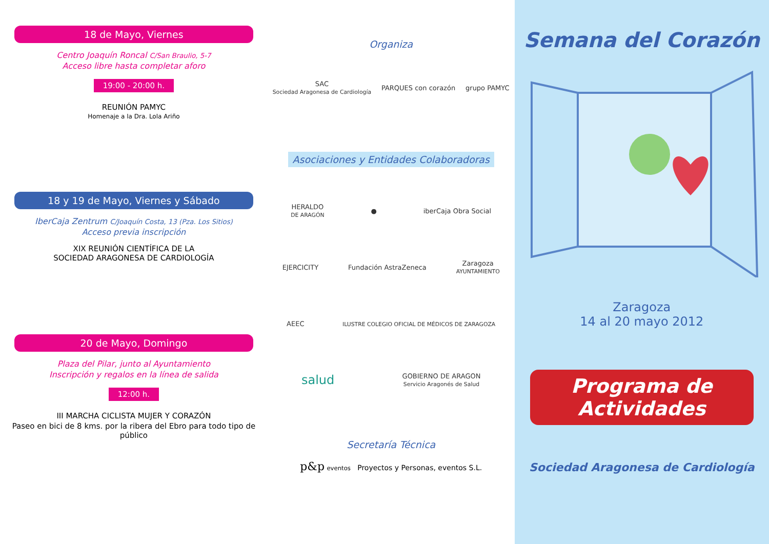18 de Mayo, Viernes
Centro Joaquín Roncal C/San Braulio, 5-7
Acceso libre hasta completar aforo
19:00 - 20:00 h.
REUNIÓN PAMYC
Homenaje a la Dra. Lola Ariño
18 y 19 de Mayo, Viernes y Sábado
IberCaja Zentrum C/Joaquín Costa, 13 (Pza. Los Sitios)
Acceso previa inscripción
XIX REUNIÓN CIENTÍFICA DE LA
SOCIEDAD ARAGONESA DE CARDIOLOGÍA
20 de Mayo, Domingo
Plaza del Pilar, junto al Ayuntamiento
Inscripción y regalos en la línea de salida
12:00 h.
III MARCHA CICLISTA MUJER Y CORAZÓN
Paseo en bici de 8 kms. por la ribera del Ebro para todo tipo de público
Organiza
SAC
Sociedad Aragonesa de Cardiología PARQUES con corazón grupo PAMYC
Asociaciones y Entidades Colaboradoras
HERALDO
DE ARAGÓN ● iberCaja Obra Social
EJERCICITY Fundación AstraZeneca Zaragoza
AYUNTAMIENTO
AEEC ILUSTRE COLEGIO OFICIAL DE MÉDICOS DE ZARAGOZA
salud GOBIERNO DE ARAGON
Servicio Aragonés de Salud
Secretaría Técnica
p&p eventos Proyectos y Personas, eventos S.L.
Semana del Corazón
Zaragoza
14 al 20 mayo 2012
Programa de Actividades
Sociedad Aragonesa de Cardiología